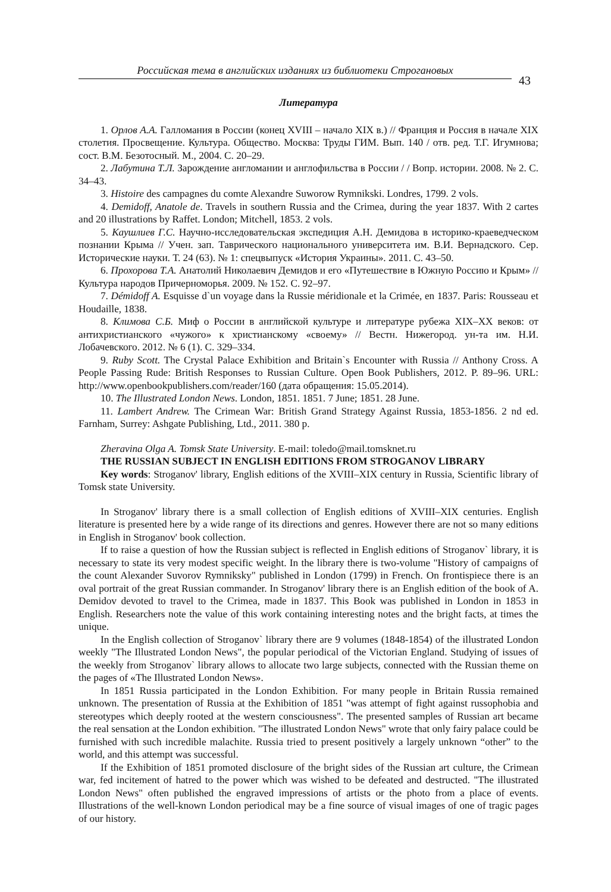Российская тема в английских изданиях из библиотеки Строгановых
43
Литература
1. Орлов А.А. Галломания в России (конец XVIII – начало XIX в.) // Франция и Россия в начале XIX столетия. Просвещение. Культура. Общество. Москва: Труды ГИМ. Вып. 140 / отв. ред. Т.Г. Игумнова; сост. В.М. Безотосный. М., 2004. С. 20–29.
2. Лабутина Т.Л. Зарождение англомании и англофильства в России / / Вопр. истории. 2008. № 2. С. 34–43.
3. Histoire des campagnes du comte Alexandre Suworow Rymnikski. Londres, 1799. 2 vols.
4. Demidoff, Anatole de. Travels in southern Russia and the Crimea, during the year 1837. With 2 cartes and 20 illustrations by Raffet. London; Mitchell, 1853. 2 vols.
5. Каушлиев Г.С. Научно-исследовательская экспедиция А.Н. Демидова в историко-краеведческом познании Крыма // Учен. зап. Таврического национального университета им. В.И. Вернадского. Сер. Исторические науки. Т. 24 (63). № 1: спецвыпуск «История Украины». 2011. С. 43–50.
6. Прохорова Т.А. Анатолий Николаевич Демидов и его «Путешествие в Южную Россию и Крым» // Культура народов Причерноморья. 2009. № 152. С. 92–97.
7. Démidoff A. Esquisse d`un voyage dans la Russie méridionale et la Crimée, en 1837. Paris: Rousseau et Houdaille, 1838.
8. Климова С.Б. Миф о России в английской культуре и литературе рубежа XIX–XX веков: от антихристианского «чужого» к христианскому «своему» // Вестн. Нижегород. ун-та им. Н.И. Лобачевского. 2012. № 6 (1). С. 329–334.
9. Ruby Scott. The Crystal Palace Exhibition and Britain`s Encounter with Russia // Anthony Cross. A People Passing Rude: British Responses to Russian Culture. Open Book Publishers, 2012. P. 89–96. URL: http://www.openbookpublishers.com/reader/160 (дата обращения: 15.05.2014).
10. The Illustrated London News. London, 1851. 1851. 7 June; 1851. 28 June.
11. Lambert Andrew. The Crimean War: British Grand Strategy Against Russia, 1853-1856. 2 nd ed. Farnham, Surrey: Ashgate Publishing, Ltd., 2011. 380 p.
Zheravina Olga A. Tomsk State University. E-mail: toledo@mail.tomsknet.ru
THE RUSSIAN SUBJECT IN ENGLISH EDITIONS FROM STROGANOV LIBRARY
Key words: Stroganov' library, English editions of the XVIII–XIX century in Russia, Scientific library of Tomsk state University.
In Stroganov' library there is a small collection of English editions of XVIII–XIX centuries. English literature is presented here by a wide range of its directions and genres. However there are not so many editions in English in Stroganov' book collection.
If to raise a question of how the Russian subject is reflected in English editions of Stroganov` library, it is necessary to state its very modest specific weight. In the library there is two-volume "History of campaigns of the count Alexander Suvorov Rymniksky" published in London (1799) in French. On frontispiece there is an oval portrait of the great Russian commander. In Stroganov' library there is an English edition of the book of A. Demidov devoted to travel to the Crimea, made in 1837. This Book was published in London in 1853 in English. Researchers note the value of this work containing interesting notes and the bright facts, at times the unique.
In the English collection of Stroganov` library there are 9 volumes (1848-1854) of the illustrated London weekly "The Illustrated London News", the popular periodical of the Victorian England. Studying of issues of the weekly from Stroganov` library allows to allocate two large subjects, connected with the Russian theme on the pages of «The Illustrated London News».
In 1851 Russia participated in the London Exhibition. For many people in Britain Russia remained unknown. The presentation of Russia at the Exhibition of 1851 "was attempt of fight against russophobia and stereotypes which deeply rooted at the western consciousness". The presented samples of Russian art became the real sensation at the London exhibition. "The illustrated London News" wrote that only fairy palace could be furnished with such incredible malachite. Russia tried to present positively a largely unknown “other” to the world, and this attempt was successful.
If the Exhibition of 1851 promoted disclosure of the bright sides of the Russian art culture, the Crimean war, fed incitement of hatred to the power which was wished to be defeated and destructed. "The illustrated London News" often published the engraved impressions of artists or the photo from a place of events. Illustrations of the well-known London periodical may be a fine source of visual images of one of tragic pages of our history.